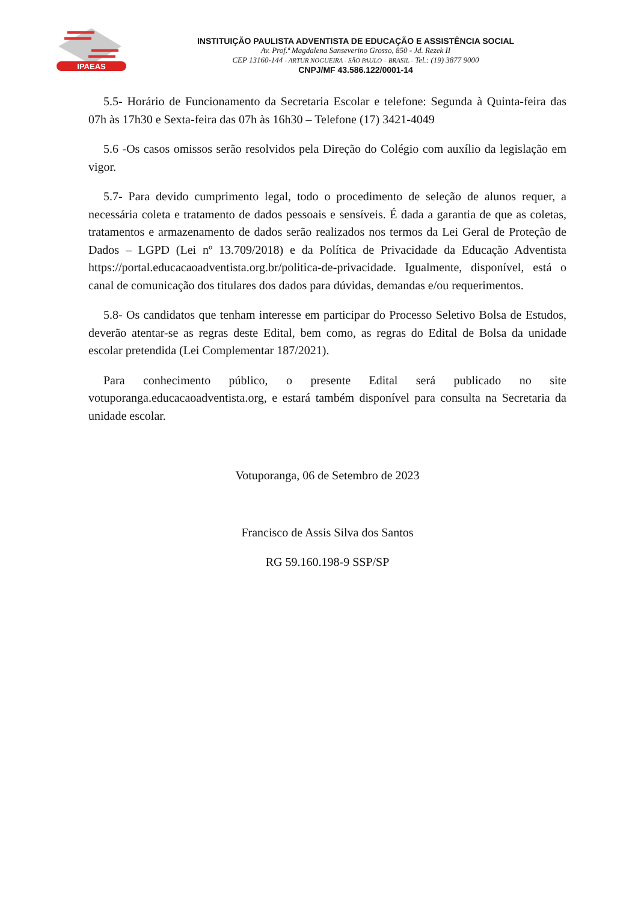IPAEAS
INSTITUIÇÃO PAULISTA ADVENTISTA DE EDUCAÇÃO E ASSISTÊNCIA SOCIAL
Av. Prof.ª Magdalena Sanseverino Grosso, 850 - Jd. Rezek II
CEP 13160-144 - ARTUR NOGUEIRA - SÃO PAULO – BRASIL - Tel.: (19) 3877 9000
CNPJ/MF 43.586.122/0001-14
5.5- Horário de Funcionamento da Secretaria Escolar e telefone: Segunda à Quinta-feira das 07h às 17h30 e Sexta-feira das 07h às 16h30 – Telefone (17) 3421-4049
5.6 -Os casos omissos serão resolvidos pela Direção do Colégio com auxílio da legislação em vigor.
5.7- Para devido cumprimento legal, todo o procedimento de seleção de alunos requer, a necessária coleta e tratamento de dados pessoais e sensíveis. É dada a garantia de que as coletas, tratamentos e armazenamento de dados serão realizados nos termos da Lei Geral de Proteção de Dados – LGPD (Lei nº 13.709/2018) e da Política de Privacidade da Educação Adventista https://portal.educacaoadventista.org.br/politica-de-privacidade. Igualmente, disponível, está o canal de comunicação dos titulares dos dados para dúvidas, demandas e/ou requerimentos.
5.8- Os candidatos que tenham interesse em participar do Processo Seletivo Bolsa de Estudos, deverão atentar-se as regras deste Edital, bem como, as regras do Edital de Bolsa da unidade escolar pretendida (Lei Complementar 187/2021).
Para conhecimento público, o presente Edital será publicado no site votuporanga.educacaoadventista.org, e estará também disponível para consulta na Secretaria da unidade escolar.
Votuporanga, 06 de Setembro de 2023
Francisco de Assis Silva dos Santos
RG 59.160.198-9 SSP/SP